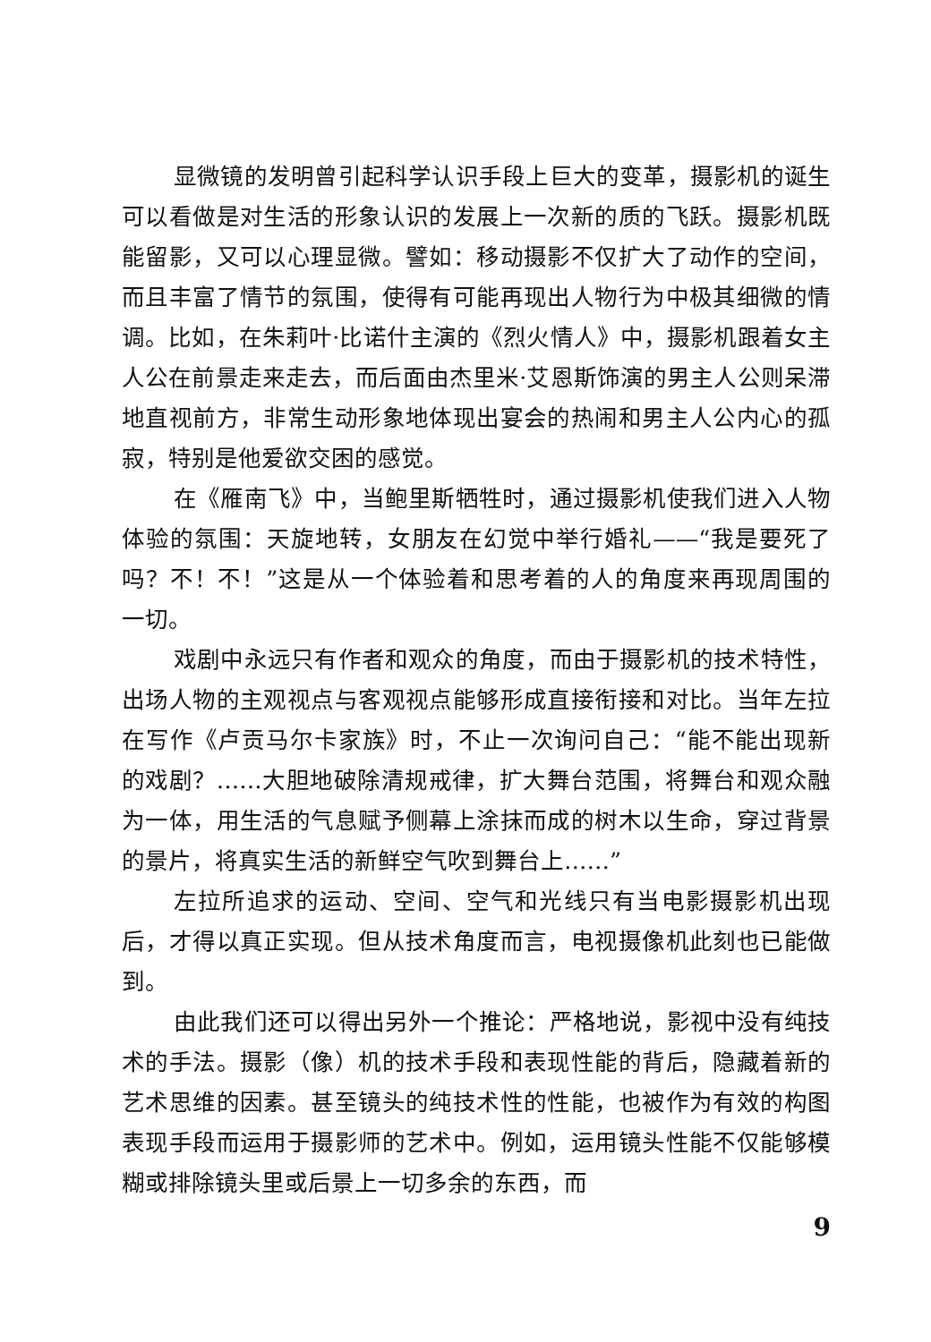显微镜的发明曾引起科学认识手段上巨大的变革，摄影机的诞生可以看做是对生活的形象认识的发展上一次新的质的飞跃。摄影机既能留影，又可以心理显微。譬如：移动摄影不仅扩大了动作的空间，而且丰富了情节的氛围，使得有可能再现出人物行为中极其细微的情调。比如，在朱莉叶·比诺什主演的《烈火情人》中，摄影机跟着女主人公在前景走来走去，而后面由杰里米·艾恩斯饰演的男主人公则呆滞地直视前方，非常生动形象地体现出宴会的热闹和男主人公内心的孤寂，特别是他爱欲交困的感觉。
在《雁南飞》中，当鲍里斯牺牲时，通过摄影机使我们进入人物体验的氛围：天旋地转，女朋友在幻觉中举行婚礼——“我是要死了吗？不！不！”这是从一个体验着和思考着的人的角度来再现周围的一切。
戏剧中永远只有作者和观众的角度，而由于摄影机的技术特性，出场人物的主观视点与客观视点能够形成直接衔接和对比。当年左拉在写作《卢贡马尔卡家族》时，不止一次询问自己：“能不能出现新的戏剧？……大胆地破除清规戒律，扩大舞台范围，将舞台和观众融为一体，用生活的气息赋予侧幕上涂抹而成的树木以生命，穿过背景的景片，将真实生活的新鲜空气吹到舞台上……”
左拉所追求的运动、空间、空气和光线只有当电影摄影机出现后，才得以真正实现。但从技术角度而言，电视摄像机此刻也已能做到。
由此我们还可以得出另外一个推论：严格地说，影视中没有纯技术的手法。摄影（像）机的技术手段和表现性能的背后，隐藏着新的艺术思维的因素。甚至镜头的纯技术性的性能，也被作为有效的构图表现手段而运用于摄影师的艺术中。例如，运用镜头性能不仅能够模糊或排除镜头里或后景上一切多余的东西，而
9